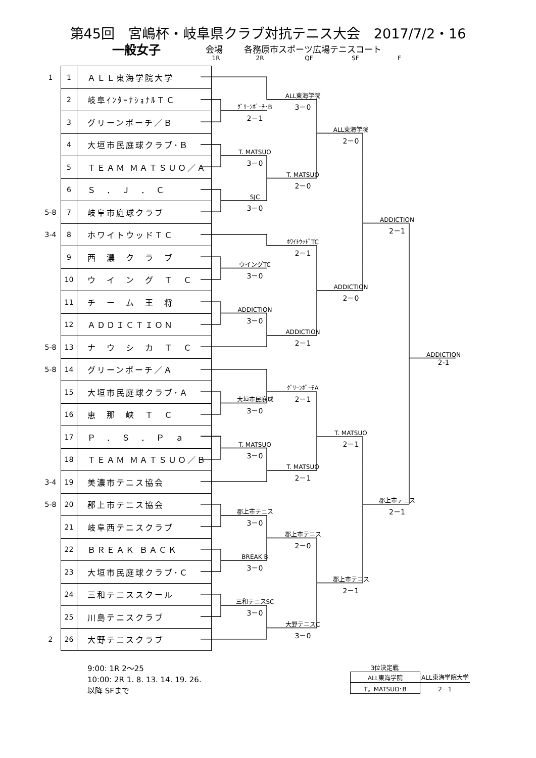第45回　宮嶋杯・岐阜県クラブ対抗テニス大会　2017/7/2・16
一般女子 会場 各務原市スポーツ広場テニスコート
1R 2R QF SF F
| 1 | 1 | ＡＬＬ東海学院大学 |
| | 2 | 岐阜ｲﾝﾀｰﾅｼｮﾅﾙＴＣ |
| | 3 | グリーンポーチ／Ｂ |
| | 4 | 大垣市民庭球クラブ･Ｂ |
| | 5 | ＴＥＡＭ ＭＡＴＳＵＯ／Ａ |
| | 6 | Ｓ ． Ｊ ． Ｃ |
| 5-8 | 7 | 岐阜市庭球クラブ |
| 3-4 | 8 | ホワイトウッドＴＣ |
| | 9 | 西 濃 ク ラ ブ |
| | 10 | ウ イ ン グ Ｔ Ｃ |
| | 11 | チ ー ム 王 将 |
| | 12 | ＡＤＤＩＣＴＩＯＮ |
| 5-8 | 13 | ナ ウ シ カ Ｔ Ｃ |
| 5-8 | 14 | グリーンポーチ／Ａ |
| | 15 | 大垣市民庭球クラブ･Ａ |
| | 16 | 恵 那 峡 Ｔ Ｃ |
| | 17 | Ｐ ． Ｓ ． Ｐ ａ |
| | 18 | ＴＥＡＭ ＭＡＴＳＵＯ／Ｂ |
| 3-4 | 19 | 美濃市テニス協会 |
| 5-8 | 20 | 郡上市テニス協会 |
| | 21 | 岐阜西テニスクラブ |
| | 22 | ＢＲＥＡＫ ＢＡＣＫ |
| | 23 | 大垣市民庭球クラブ･Ｃ |
| | 24 | 三和テニススクール |
| | 25 | 川島テニスクラブ |
| 2 | 26 | 大野テニスクラブ |
ｸﾞﾘｰﾝﾎﾟｰﾁ･B
2－1
ALL東海学院
3－0
ALL東海学院
2－0
T. MATSUO
3－0
T. MATSUO
2－0
SJC
3－0
ADDICTION
2－1
ﾎﾜｲﾄｳｯﾄﾞTC
2－1
ウイングTC
3－0
ADDICTION
2－0
ADDICTION
3－0
ADDICTION
2－1
ADDICTION
2-1
ｸﾞﾘｰﾝﾎﾟｰﾁA
2－1
大垣市民庭球
3－0
T. MATSUO
2－1
T. MATSUO
3－0
T. MATSUO
2－1
郡上市テニス
2－1
郡上市テニス
3－0
郡上市テニス
2－0
BREAK B
3－0
郡上市テニス
2－1
三和テニスSC
3－0
大野テニスC
3－0
9:00: 1R 2～25
10:00: 2R 1. 8. 13. 14. 19. 26.
以降 SFまで
3位決定戦
| ALL東海学院 | ALL東海学院大学 |
| T。MATSUO･B | 2－1 |